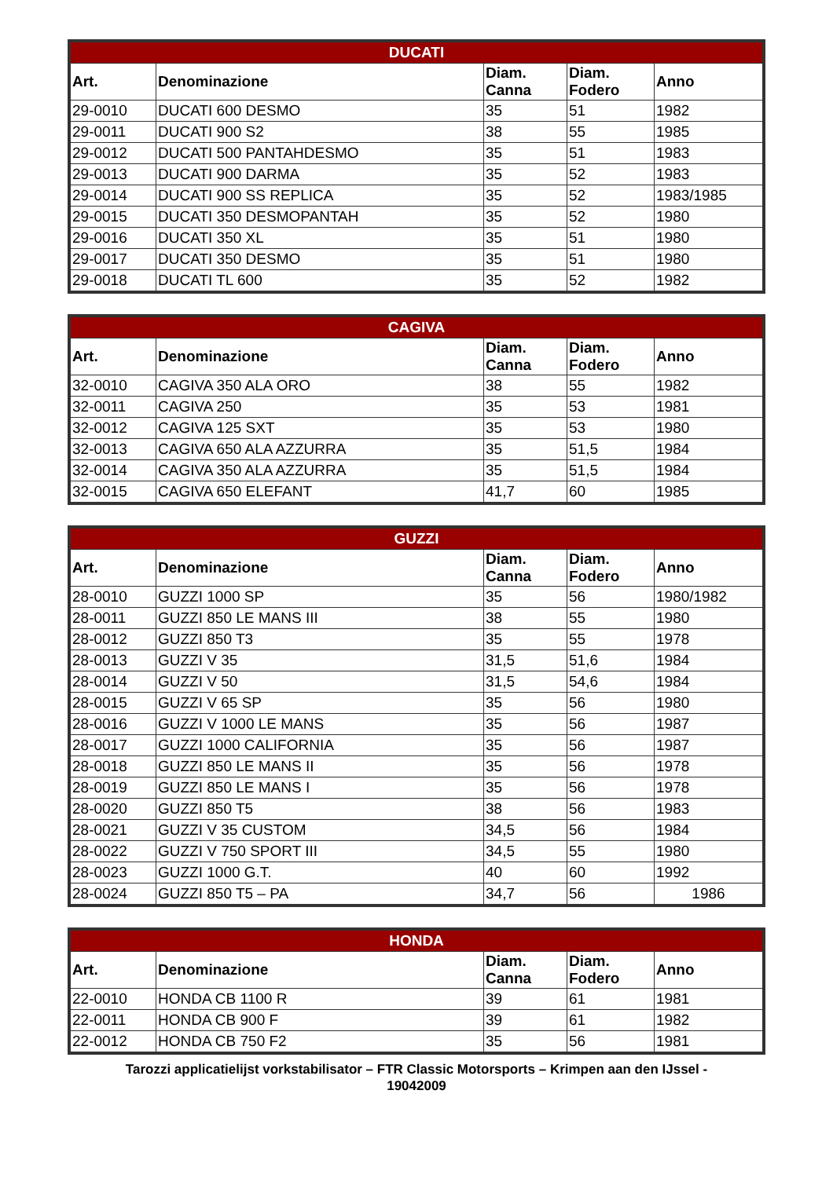| DUCATI | | | | |
| --- | --- | --- | --- | --- |
| Art. | Denominazione | Diam. Canna | Diam. Fodero | Anno |
| 29-0010 | DUCATI 600 DESMO | 35 | 51 | 1982 |
| 29-0011 | DUCATI 900 S2 | 38 | 55 | 1985 |
| 29-0012 | DUCATI 500 PANTAHDESMO | 35 | 51 | 1983 |
| 29-0013 | DUCATI 900 DARMA | 35 | 52 | 1983 |
| 29-0014 | DUCATI 900 SS REPLICA | 35 | 52 | 1983/1985 |
| 29-0015 | DUCATI 350 DESMOPANTAH | 35 | 52 | 1980 |
| 29-0016 | DUCATI 350 XL | 35 | 51 | 1980 |
| 29-0017 | DUCATI 350 DESMO | 35 | 51 | 1980 |
| 29-0018 | DUCATI TL 600 | 35 | 52 | 1982 |
| CAGIVA | | | | |
| --- | --- | --- | --- | --- |
| Art. | Denominazione | Diam. Canna | Diam. Fodero | Anno |
| 32-0010 | CAGIVA 350 ALA ORO | 38 | 55 | 1982 |
| 32-0011 | CAGIVA 250 | 35 | 53 | 1981 |
| 32-0012 | CAGIVA 125 SXT | 35 | 53 | 1980 |
| 32-0013 | CAGIVA 650 ALA AZZURRA | 35 | 51,5 | 1984 |
| 32-0014 | CAGIVA 350 ALA AZZURRA | 35 | 51,5 | 1984 |
| 32-0015 | CAGIVA 650 ELEFANT | 41,7 | 60 | 1985 |
| GUZZI | | | | |
| --- | --- | --- | --- | --- |
| Art. | Denominazione | Diam. Canna | Diam. Fodero | Anno |
| 28-0010 | GUZZI 1000 SP | 35 | 56 | 1980/1982 |
| 28-0011 | GUZZI 850 LE MANS III | 38 | 55 | 1980 |
| 28-0012 | GUZZI 850 T3 | 35 | 55 | 1978 |
| 28-0013 | GUZZI V 35 | 31,5 | 51,6 | 1984 |
| 28-0014 | GUZZI V 50 | 31,5 | 54,6 | 1984 |
| 28-0015 | GUZZI V 65 SP | 35 | 56 | 1980 |
| 28-0016 | GUZZI V 1000 LE MANS | 35 | 56 | 1987 |
| 28-0017 | GUZZI 1000 CALIFORNIA | 35 | 56 | 1987 |
| 28-0018 | GUZZI 850 LE MANS II | 35 | 56 | 1978 |
| 28-0019 | GUZZI 850 LE MANS I | 35 | 56 | 1978 |
| 28-0020 | GUZZI 850 T5 | 38 | 56 | 1983 |
| 28-0021 | GUZZI V 35 CUSTOM | 34,5 | 56 | 1984 |
| 28-0022 | GUZZI V 750 SPORT III | 34,5 | 55 | 1980 |
| 28-0023 | GUZZI 1000 G.T. | 40 | 60 | 1992 |
| 28-0024 | GUZZI 850 T5 – PA | 34,7 | 56 | 1986 |
| HONDA | | | | |
| --- | --- | --- | --- | --- |
| Art. | Denominazione | Diam. Canna | Diam. Fodero | Anno |
| 22-0010 | HONDA CB 1100 R | 39 | 61 | 1981 |
| 22-0011 | HONDA CB 900 F | 39 | 61 | 1982 |
| 22-0012 | HONDA CB 750 F2 | 35 | 56 | 1981 |
Tarozzi applicatielijst vorkstabilisator – FTR Classic Motorsports – Krimpen aan den IJssel -
19042009